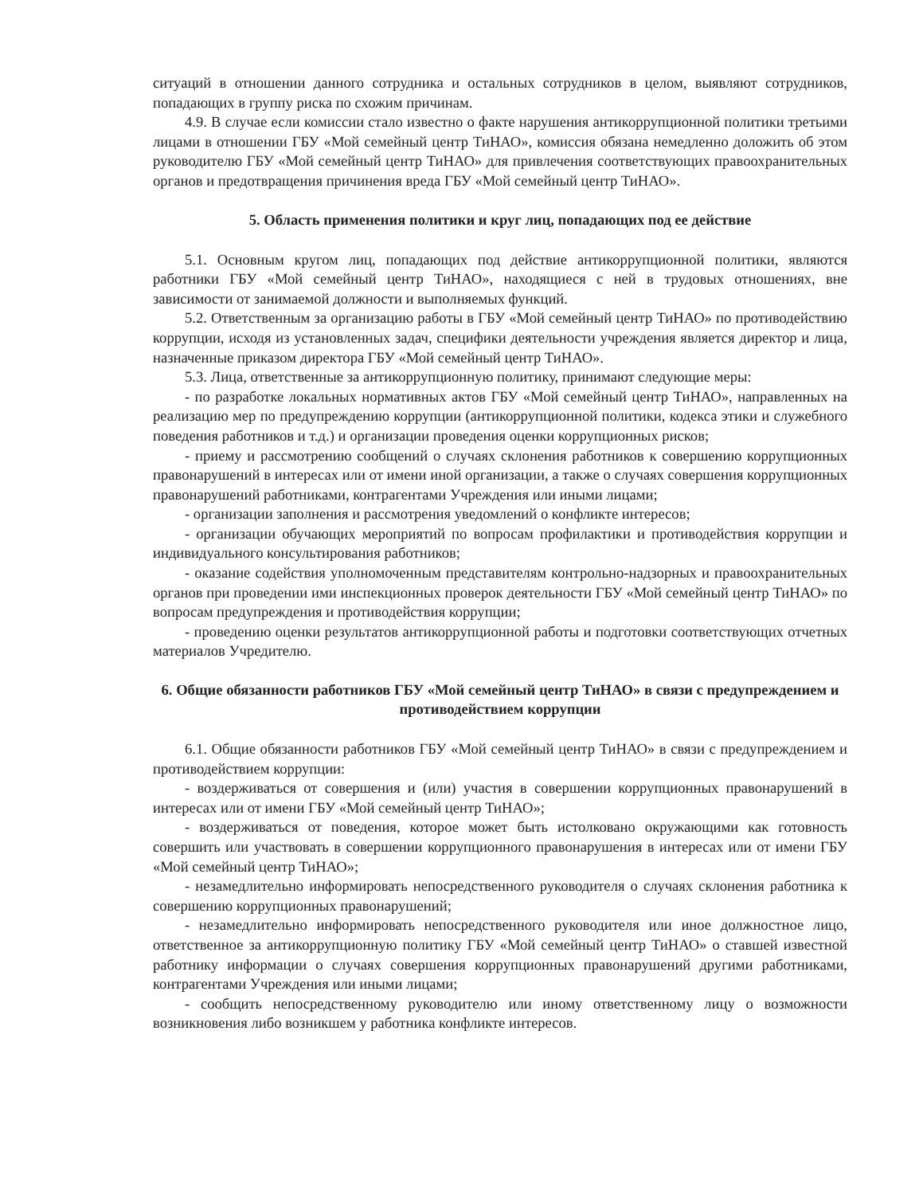ситуаций в отношении данного сотрудника и остальных сотрудников в целом, выявляют сотрудников, попадающих в группу риска по схожим причинам.
4.9. В случае если комиссии стало известно о факте нарушения антикоррупционной политики третьими лицами в отношении ГБУ «Мой семейный центр ТиНАО», комиссия обязана немедленно доложить об этом руководителю ГБУ «Мой семейный центр ТиНАО» для привлечения соответствующих правоохранительных органов и предотвращения причинения вреда ГБУ «Мой семейный центр ТиНАО».
5. Область применения политики и круг лиц, попадающих под ее действие
5.1. Основным кругом лиц, попадающих под действие антикоррупционной политики, являются работники ГБУ «Мой семейный центр ТиНАО», находящиеся с ней в трудовых отношениях, вне зависимости от занимаемой должности и выполняемых функций.
5.2. Ответственным за организацию работы в ГБУ «Мой семейный центр ТиНАО» по противодействию коррупции, исходя из установленных задач, специфики деятельности учреждения является директор и лица, назначенные приказом директора ГБУ «Мой семейный центр ТиНАО».
5.3. Лица, ответственные за антикоррупционную политику, принимают следующие меры:
- по разработке локальных нормативных актов ГБУ «Мой семейный центр ТиНАО», направленных на реализацию мер по предупреждению коррупции (антикоррупционной политики, кодекса этики и служебного поведения работников и т.д.) и организации проведения оценки коррупционных рисков;
- приему и рассмотрению сообщений о случаях склонения работников к совершению коррупционных правонарушений в интересах или от имени иной организации, а также о случаях совершения коррупционных правонарушений работниками, контрагентами Учреждения или иными лицами;
- организации заполнения и рассмотрения уведомлений о конфликте интересов;
- организации обучающих мероприятий по вопросам профилактики и противодействия коррупции и индивидуального консультирования работников;
- оказание содействия уполномоченным представителям контрольно-надзорных и правоохранительных органов при проведении ими инспекционных проверок деятельности ГБУ «Мой семейный центр ТиНАО» по вопросам предупреждения и противодействия коррупции;
- проведению оценки результатов антикоррупционной работы и подготовки соответствующих отчетных материалов Учредителю.
6. Общие обязанности работников ГБУ «Мой семейный центр ТиНАО» в связи с предупреждением и противодействием коррупции
6.1. Общие обязанности работников ГБУ «Мой семейный центр ТиНАО» в связи с предупреждением и противодействием коррупции:
- воздерживаться от совершения и (или) участия в совершении коррупционных правонарушений в интересах или от имени ГБУ «Мой семейный центр ТиНАО»;
- воздерживаться от поведения, которое может быть истолковано окружающими как готовность совершить или участвовать в совершении коррупционного правонарушения в интересах или от имени ГБУ «Мой семейный центр ТиНАО»;
- незамедлительно информировать непосредственного руководителя о случаях склонения работника к совершению коррупционных правонарушений;
- незамедлительно информировать непосредственного руководителя или иное должностное лицо, ответственное за антикоррупционную политику ГБУ «Мой семейный центр ТиНАО» о ставшей известной работнику информации о случаях совершения коррупционных правонарушений другими работниками, контрагентами Учреждения или иными лицами;
- сообщить непосредственному руководителю или иному ответственному лицу о возможности возникновения либо возникшем у работника конфликте интересов.